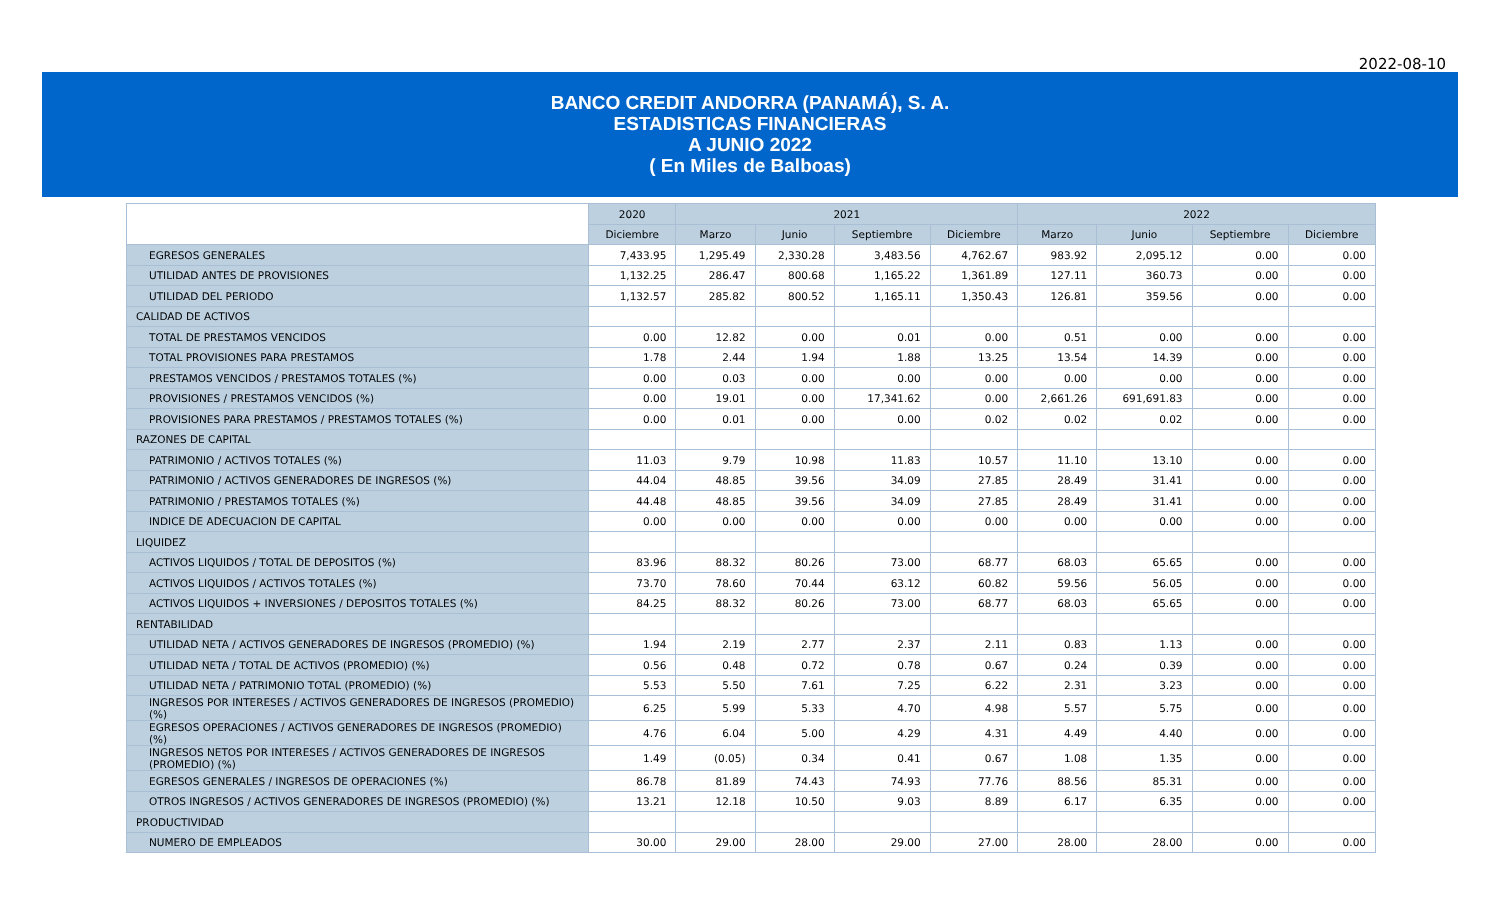2022-08-10
BANCO CREDIT ANDORRA (PANAMÁ), S. A.
ESTADISTICAS FINANCIERAS
A JUNIO 2022
( En Miles de Balboas)
| | 2020 | 2021 | | | | 2022 | | | |
| --- | --- | --- | --- | --- | --- | --- | --- | --- | --- |
| | Diciembre | Marzo | Junio | Septiembre | Diciembre | Marzo | Junio | Septiembre | Diciembre |
| EGRESOS GENERALES | 7,433.95 | 1,295.49 | 2,330.28 | 3,483.56 | 4,762.67 | 983.92 | 2,095.12 | 0.00 | 0.00 |
| UTILIDAD ANTES DE PROVISIONES | 1,132.25 | 286.47 | 800.68 | 1,165.22 | 1,361.89 | 127.11 | 360.73 | 0.00 | 0.00 |
| UTILIDAD DEL PERIODO | 1,132.57 | 285.82 | 800.52 | 1,165.11 | 1,350.43 | 126.81 | 359.56 | 0.00 | 0.00 |
| CALIDAD DE ACTIVOS | | | | | | | | | |
| TOTAL DE PRESTAMOS VENCIDOS | 0.00 | 12.82 | 0.00 | 0.01 | 0.00 | 0.51 | 0.00 | 0.00 | 0.00 |
| TOTAL PROVISIONES PARA PRESTAMOS | 1.78 | 2.44 | 1.94 | 1.88 | 13.25 | 13.54 | 14.39 | 0.00 | 0.00 |
| PRESTAMOS VENCIDOS / PRESTAMOS TOTALES (%) | 0.00 | 0.03 | 0.00 | 0.00 | 0.00 | 0.00 | 0.00 | 0.00 | 0.00 |
| PROVISIONES / PRESTAMOS VENCIDOS (%) | 0.00 | 19.01 | 0.00 | 17,341.62 | 0.00 | 2,661.26 | 691,691.83 | 0.00 | 0.00 |
| PROVISIONES PARA PRESTAMOS / PRESTAMOS TOTALES (%) | 0.00 | 0.01 | 0.00 | 0.00 | 0.02 | 0.02 | 0.02 | 0.00 | 0.00 |
| RAZONES DE CAPITAL | | | | | | | | | |
| PATRIMONIO / ACTIVOS TOTALES (%) | 11.03 | 9.79 | 10.98 | 11.83 | 10.57 | 11.10 | 13.10 | 0.00 | 0.00 |
| PATRIMONIO / ACTIVOS GENERADORES DE INGRESOS (%) | 44.04 | 48.85 | 39.56 | 34.09 | 27.85 | 28.49 | 31.41 | 0.00 | 0.00 |
| PATRIMONIO / PRESTAMOS TOTALES (%) | 44.48 | 48.85 | 39.56 | 34.09 | 27.85 | 28.49 | 31.41 | 0.00 | 0.00 |
| INDICE DE ADECUACION DE CAPITAL | 0.00 | 0.00 | 0.00 | 0.00 | 0.00 | 0.00 | 0.00 | 0.00 | 0.00 |
| LIQUIDEZ | | | | | | | | | |
| ACTIVOS LIQUIDOS / TOTAL DE DEPOSITOS (%) | 83.96 | 88.32 | 80.26 | 73.00 | 68.77 | 68.03 | 65.65 | 0.00 | 0.00 |
| ACTIVOS LIQUIDOS / ACTIVOS TOTALES (%) | 73.70 | 78.60 | 70.44 | 63.12 | 60.82 | 59.56 | 56.05 | 0.00 | 0.00 |
| ACTIVOS LIQUIDOS + INVERSIONES / DEPOSITOS TOTALES (%) | 84.25 | 88.32 | 80.26 | 73.00 | 68.77 | 68.03 | 65.65 | 0.00 | 0.00 |
| RENTABILIDAD | | | | | | | | | |
| UTILIDAD NETA / ACTIVOS GENERADORES DE INGRESOS (PROMEDIO) (%) | 1.94 | 2.19 | 2.77 | 2.37 | 2.11 | 0.83 | 1.13 | 0.00 | 0.00 |
| UTILIDAD NETA / TOTAL DE ACTIVOS (PROMEDIO) (%) | 0.56 | 0.48 | 0.72 | 0.78 | 0.67 | 0.24 | 0.39 | 0.00 | 0.00 |
| UTILIDAD NETA / PATRIMONIO TOTAL (PROMEDIO) (%) | 5.53 | 5.50 | 7.61 | 7.25 | 6.22 | 2.31 | 3.23 | 0.00 | 0.00 |
| INGRESOS POR INTERESES / ACTIVOS GENERADORES DE INGRESOS (PROMEDIO) (%) | 6.25 | 5.99 | 5.33 | 4.70 | 4.98 | 5.57 | 5.75 | 0.00 | 0.00 |
| EGRESOS OPERACIONES / ACTIVOS GENERADORES DE INGRESOS (PROMEDIO) (%) | 4.76 | 6.04 | 5.00 | 4.29 | 4.31 | 4.49 | 4.40 | 0.00 | 0.00 |
| INGRESOS NETOS POR INTERESES / ACTIVOS GENERADORES DE INGRESOS (PROMEDIO) (%) | 1.49 | (0.05) | 0.34 | 0.41 | 0.67 | 1.08 | 1.35 | 0.00 | 0.00 |
| EGRESOS GENERALES / INGRESOS DE OPERACIONES (%) | 86.78 | 81.89 | 74.43 | 74.93 | 77.76 | 88.56 | 85.31 | 0.00 | 0.00 |
| OTROS INGRESOS / ACTIVOS GENERADORES DE INGRESOS (PROMEDIO) (%) | 13.21 | 12.18 | 10.50 | 9.03 | 8.89 | 6.17 | 6.35 | 0.00 | 0.00 |
| PRODUCTIVIDAD | | | | | | | | | |
| NUMERO DE EMPLEADOS | 30.00 | 29.00 | 28.00 | 29.00 | 27.00 | 28.00 | 28.00 | 0.00 | 0.00 |